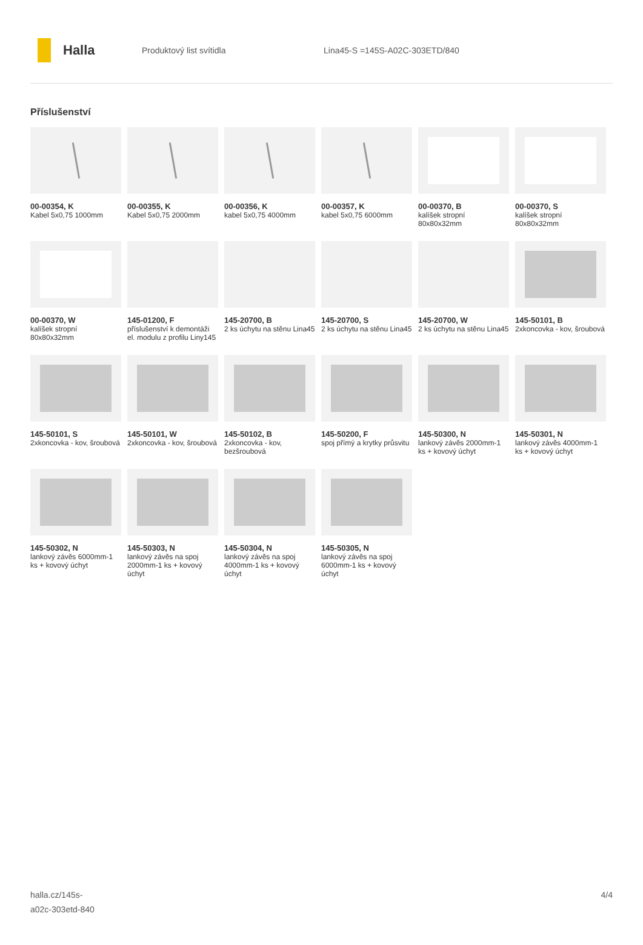Halla
Produktový list svítidla Lina45-S =145S-A02C-303ETD/840
Příslušenství
00-00354, K
Kabel 5x0,75 1000mm
00-00355, K
Kabel 5x0,75 2000mm
00-00356, K
kabel 5x0,75 4000mm
00-00357, K
kabel 5x0,75 6000mm
00-00370, B
kalíšek stropní 80x80x32mm
00-00370, S
kalíšek stropní 80x80x32mm
00-00370, W
kalíšek stropní 80x80x32mm
145-01200, F
příslušenství k demontáži el. modulu z profilu Liny145
145-20700, B
2 ks úchytu na stěnu Lina45
145-20700, S
2 ks úchytu na stěnu Lina45
145-20700, W
2 ks úchytu na stěnu Lina45
145-50101, B
2xkoncovka - kov, šroubová
145-50101, S
2xkoncovka - kov, šroubová
145-50101, W
2xkoncovka - kov, šroubová
145-50102, B
2xkoncovka - kov, bezšroubová
145-50200, F
spoj přímý a krytky průsvitu
145-50300, N
lankový závěs 2000mm-1 ks + kovový úchyt
145-50301, N
lankový závěs 4000mm-1 ks + kovový úchyt
145-50302, N
lankový závěs 6000mm-1 ks + kovový úchyt
145-50303, N
lankový závěs na spoj 2000mm-1 ks + kovový úchyt
145-50304, N
lankový závěs na spoj 4000mm-1 ks + kovový úchyt
145-50305, N
lankový závěs na spoj 6000mm-1 ks + kovový úchyt
halla.cz/145s-
a02c-303etd-840
4/4